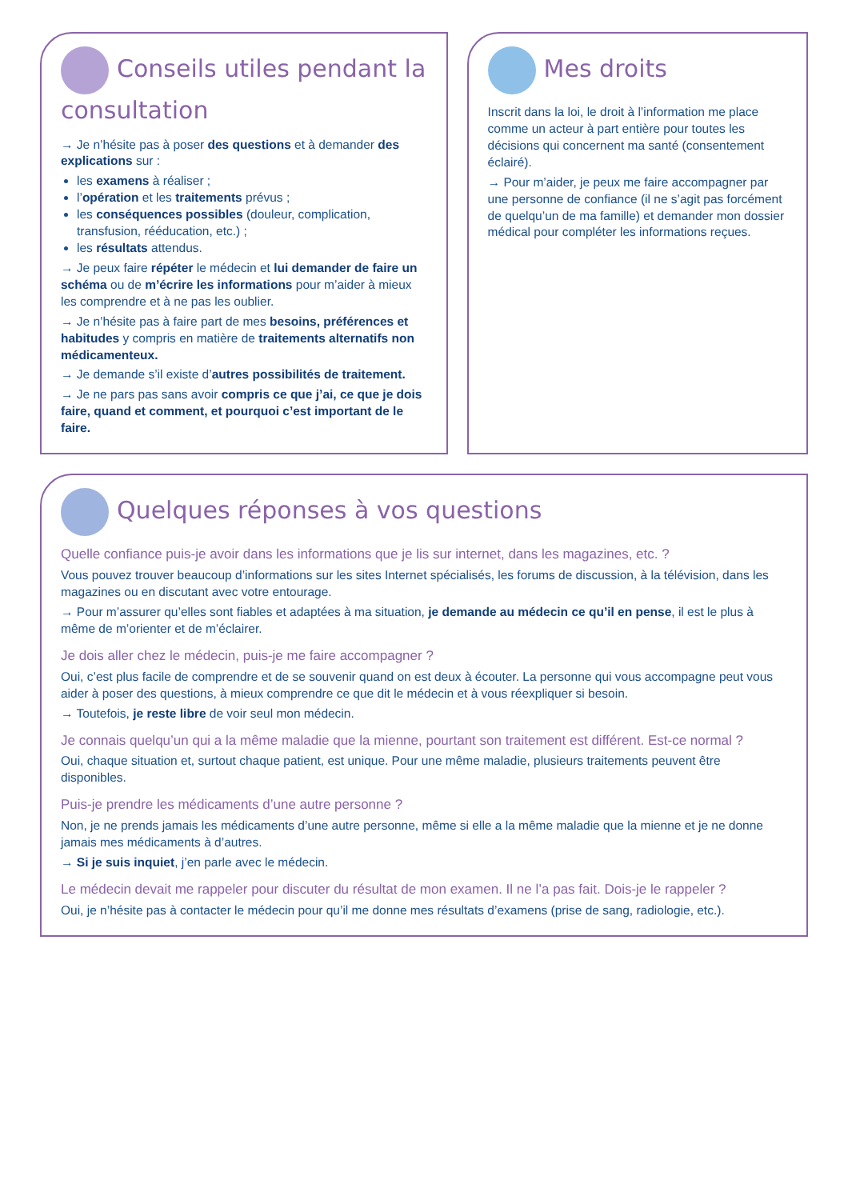Conseils utiles pendant la consultation
→ Je n’hésite pas à poser des questions et à demander des explications sur :
les examens à réaliser ;
l’opération et les traitements prévus ;
les conséquences possibles (douleur, complication, transfusion, rééducation, etc.) ;
les résultats attendus.
→ Je peux faire répéter le médecin et lui demander de faire un schéma ou de m’écrire les informations pour m’aider à mieux les comprendre et à ne pas les oublier.
→ Je n’hésite pas à faire part de mes besoins, préférences et habitudes y compris en matière de traitements alternatifs non médicamenteux.
→ Je demande s’il existe d’autres possibilités de traitement.
→ Je ne pars pas sans avoir compris ce que j’ai, ce que je dois faire, quand et comment, et pourquoi c’est important de le faire.
Mes droits
Inscrit dans la loi, le droit à l’information me place comme un acteur à part entière pour toutes les décisions qui concernent ma santé (consentement éclairé).
→ Pour m’aider, je peux me faire accompagner par une personne de confiance (il ne s’agit pas forcément de quelqu’un de ma famille) et demander mon dossier médical pour compléter les informations reçues.
Quelques réponses à vos questions
Quelle confiance puis-je avoir dans les informations que je lis sur internet, dans les magazines, etc. ?
Vous pouvez trouver beaucoup d’informations sur les sites Internet spécialisés, les forums de discussion, à la télévision, dans les magazines ou en discutant avec votre entourage.
→ Pour m’assurer qu’elles sont fiables et adaptées à ma situation, je demande au médecin ce qu’il en pense, il est le plus à même de m’orienter et de m’éclairer.
Je dois aller chez le médecin, puis-je me faire accompagner ?
Oui, c’est plus facile de comprendre et de se souvenir quand on est deux à écouter. La personne qui vous accompagne peut vous aider à poser des questions, à mieux comprendre ce que dit le médecin et à vous réexpliquer si besoin.
→ Toutefois, je reste libre de voir seul mon médecin.
Je connais quelqu’un qui a la même maladie que la mienne, pourtant son traitement est différent. Est-ce normal ?
Oui, chaque situation et, surtout chaque patient, est unique. Pour une même maladie, plusieurs traitements peuvent être disponibles.
Puis-je prendre les médicaments d’une autre personne ?
Non, je ne prends jamais les médicaments d’une autre personne, même si elle a la même maladie que la mienne et je ne donne jamais mes médicaments à d’autres.
→ Si je suis inquiet, j’en parle avec le médecin.
Le médecin devait me rappeler pour discuter du résultat de mon examen. Il ne l’a pas fait. Dois-je le rappeler ?
Oui, je n’hésite pas à contacter le médecin pour qu’il me donne mes résultats d’examens (prise de sang, radiologie, etc.).